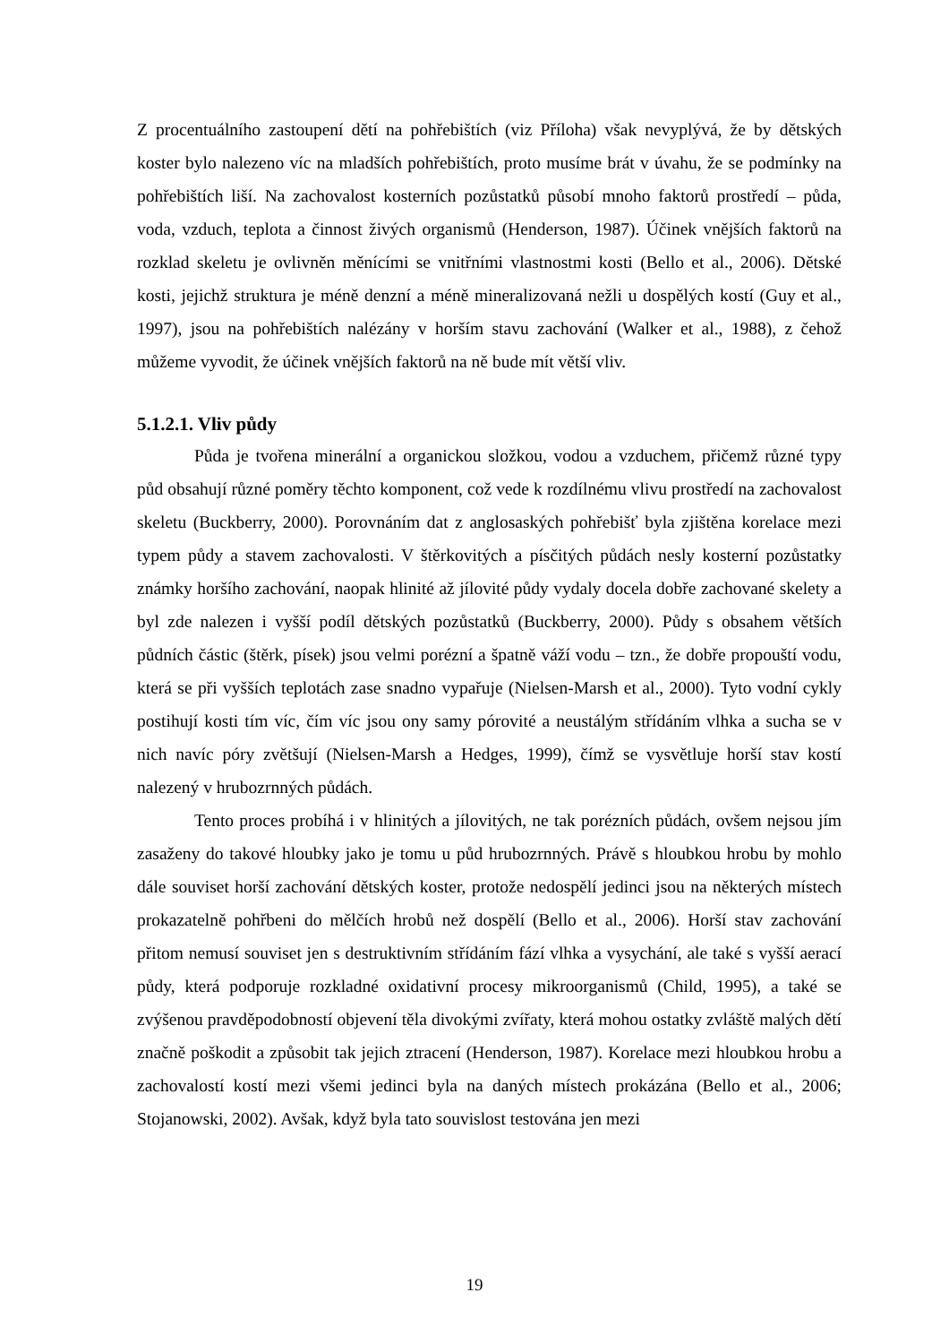Z procentuálního zastoupení dětí na pohřebištích (viz Příloha) však nevyplývá, že by dětských koster bylo nalezeno víc na mladších pohřebištích, proto musíme brát v úvahu, že se podmínky na pohřebištích liší. Na zachovalost kosterních pozůstatků působí mnoho faktorů prostředí – půda, voda, vzduch, teplota a činnost živých organismů (Henderson, 1987). Účinek vnějších faktorů na rozklad skeletu je ovlivněn měnícími se vnitřními vlastnostmi kosti (Bello et al., 2006). Dětské kosti, jejichž struktura je méně denzní a méně mineralizovaná nežli u dospělých kostí (Guy et al., 1997), jsou na pohřebištích nalézány v horším stavu zachování (Walker et al., 1988), z čehož můžeme vyvodit, že účinek vnějších faktorů na ně bude mít větší vliv.
5.1.2.1. Vliv půdy
Půda je tvořena minerální a organickou složkou, vodou a vzduchem, přičemž různé typy půd obsahují různé poměry těchto komponent, což vede k rozdílnému vlivu prostředí na zachovalost skeletu (Buckberry, 2000). Porovnáním dat z anglosaských pohřebišť byla zjištěna korelace mezi typem půdy a stavem zachovalosti. V štěrkovitých a písčitých půdách nesly kosterní pozůstatky známky horšího zachování, naopak hlinité až jílovité půdy vydaly docela dobře zachované skelety a byl zde nalezen i vyšší podíl dětských pozůstatků (Buckberry, 2000). Půdy s obsahem větších půdních částic (štěrk, písek) jsou velmi porézní a špatně váží vodu – tzn., že dobře propouští vodu, která se při vyšších teplotách zase snadno vypařuje (Nielsen-Marsh et al., 2000). Tyto vodní cykly postihují kosti tím víc, čím víc jsou ony samy pórovité a neustálým střídáním vlhka a sucha se v nich navíc póry zvětšují (Nielsen-Marsh a Hedges, 1999), čímž se vysvětluje horší stav kostí nalezený v hrubozrnných půdách.
Tento proces probíhá i v hlinitých a jílovitých, ne tak porézních půdách, ovšem nejsou jím zasaženy do takové hloubky jako je tomu u půd hrubozrnných. Právě s hloubkou hrobu by mohlo dále souviset horší zachování dětských koster, protože nedospělí jedinci jsou na některých místech prokazatelně pohřbeni do mělčích hrobů než dospělí (Bello et al., 2006). Horší stav zachování přitom nemusí souviset jen s destruktivním střídáním fází vlhka a vysychání, ale také s vyšší aerací půdy, která podporuje rozkladné oxidativní procesy mikroorganismů (Child, 1995), a také se zvýšenou pravděpodobností objevení těla divokými zvířaty, která mohou ostatky zvláště malých dětí značně poškodit a způsobit tak jejich ztracení (Henderson, 1987). Korelace mezi hloubkou hrobu a zachovalostí kostí mezi všemi jedinci byla na daných místech prokázána (Bello et al., 2006; Stojanowski, 2002). Avšak, když byla tato souvislost testována jen mezi
19